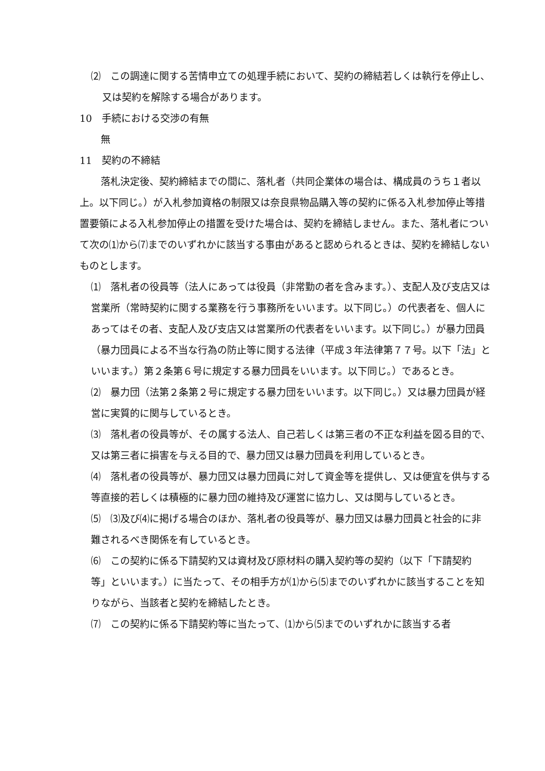⑵　この調達に関する苦情申立ての処理手続において、契約の締結若しくは執行を停止し、又は契約を解除する場合があります。
10　手続における交渉の有無
　無
11　契約の不締結
　落札決定後、契約締結までの間に、落札者（共同企業体の場合は、構成員のうち１者以上。以下同じ。）が入札参加資格の制限又は奈良県物品購入等の契約に係る入札参加停止等措置要領による入札参加停止の措置を受けた場合は、契約を締結しません。また、落札者について次の⑴から⑺までのいずれかに該当する事由があると認められるときは、契約を締結しないものとします。
⑴　落札者の役員等（法人にあっては役員（非常勤の者を含みます。）、支配人及び支店又は営業所（常時契約に関する業務を行う事務所をいいます。以下同じ。）の代表者を、個人にあってはその者、支配人及び支店又は営業所の代表者をいいます。以下同じ。）が暴力団員（暴力団員による不当な行為の防止等に関する法律（平成３年法律第７７号。以下「法」といいます。）第２条第６号に規定する暴力団員をいいます。以下同じ。）であるとき。
⑵　暴力団（法第２条第２号に規定する暴力団をいいます。以下同じ。）又は暴力団員が経営に実質的に関与しているとき。
⑶　落札者の役員等が、その属する法人、自己若しくは第三者の不正な利益を図る目的で、又は第三者に損害を与える目的で、暴力団又は暴力団員を利用しているとき。
⑷　落札者の役員等が、暴力団又は暴力団員に対して資金等を提供し、又は便宜を供与する等直接的若しくは積極的に暴力団の維持及び運営に協力し、又は関与しているとき。
⑸　⑶及び⑷に掲げる場合のほか、落札者の役員等が、暴力団又は暴力団員と社会的に非難されるべき関係を有しているとき。
⑹　この契約に係る下請契約又は資材及び原材料の購入契約等の契約（以下「下請契約等」といいます。）に当たって、その相手方が⑴から⑸までのいずれかに該当することを知りながら、当該者と契約を締結したとき。
⑺　この契約に係る下請契約等に当たって、⑴から⑸までのいずれかに該当する者